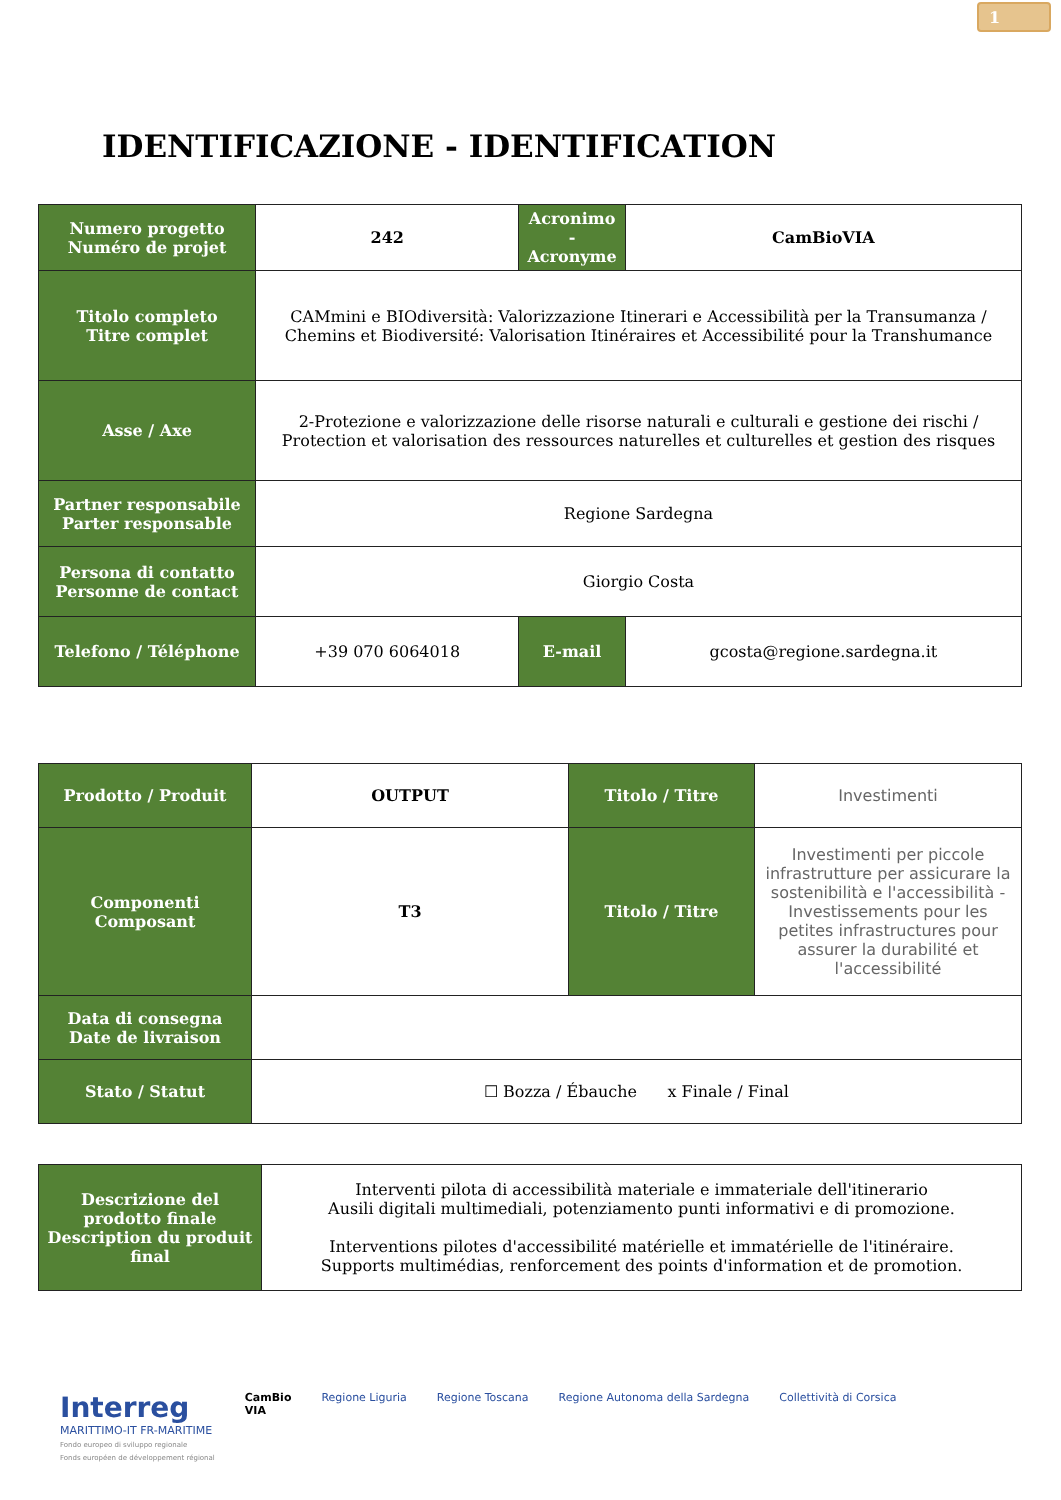1
IDENTIFICAZIONE - IDENTIFICATION
| Numero progetto Numéro de projet | 242 | Acronimo - Acronyme | CamBioVIA |
| Titolo completo Titre complet | CAMmini e BIOdiversità: Valorizzazione Itinerari e Accessibilità per la Transumanza / Chemins et Biodiversité: Valorisation Itinéraires et Accessibilité pour la Transhumance | | |
| Asse / Axe | 2-Protezione e valorizzazione delle risorse naturali e culturali e gestione dei rischi / Protection et valorisation des ressources naturelles et culturelles et gestion des risques | | |
| Partner responsabile Parter responsable | Regione Sardegna | | |
| Persona di contatto Personne de contact | Giorgio Costa | | |
| Telefono / Téléphone | +39 070 6064018 | E-mail | gcosta@regione.sardegna.it |
| Prodotto / Produit | OUTPUT | Titolo / Titre | Investimenti |
| Componenti Composant | T3 | Titolo / Titre | Investimenti per piccole infrastrutture per assicurare la sostenibilità e l'accessibilità - Investissements pour les petites infrastructures pour assurer la durabilité et l'accessibilité |
| Data di consegna Date de livraison | | | |
| Stato / Statut | ☐ Bozza / Ébauche x Finale / Final | | |
| Descrizione del prodotto finale Description du produit final | Interventi pilota di accessibilità materiale e immateriale dell'itinerario Ausili digitali multimediali, potenziamento punti informativi e di promozione. Interventions pilotes d'accessibilité matérielle et immatérielle de l'itinéraire. Supports multimédias, renforcement des points d'information et de promotion. |
Interreg
MARITTIMO-IT FR-MARITIME
Fondo europeo di sviluppo regionale
Fonds européen de développement régional
CamBio
VIA
Regione Liguria Regione Toscana Regione Autonoma della Sardegna
Collettività di Corsica